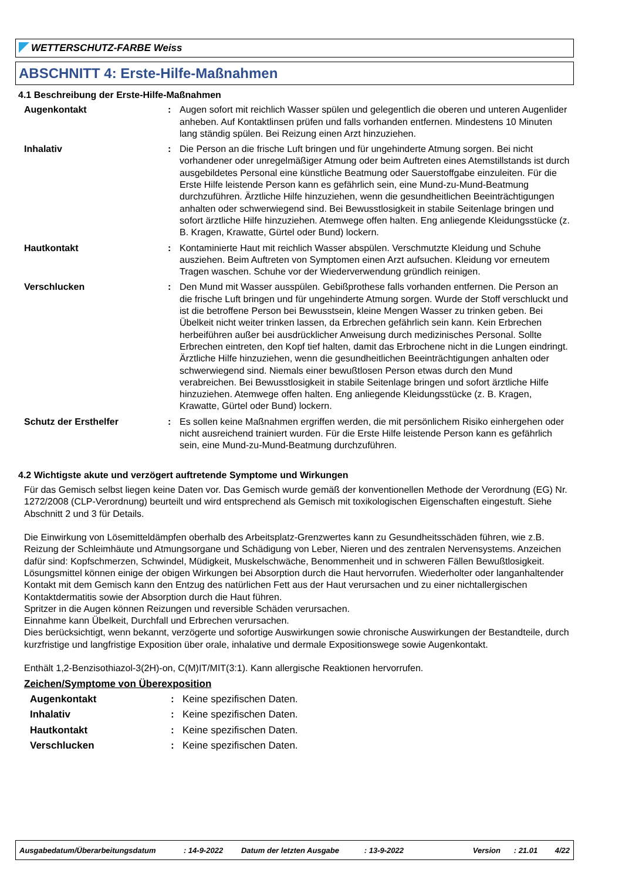WETTERSCHUTZ-FARBE Weiss
ABSCHNITT 4: Erste-Hilfe-Maßnahmen
4.1 Beschreibung der Erste-Hilfe-Maßnahmen
Augenkontakt : Augen sofort mit reichlich Wasser spülen und gelegentlich die oberen und unteren Augenlider anheben. Auf Kontaktlinsen prüfen und falls vorhanden entfernen. Mindestens 10 Minuten lang ständig spülen. Bei Reizung einen Arzt hinzuziehen.
Inhalativ : Die Person an die frische Luft bringen und für ungehinderte Atmung sorgen. Bei nicht vorhandener oder unregelmäßiger Atmung oder beim Auftreten eines Atemstillstands ist durch ausgebildetes Personal eine künstliche Beatmung oder Sauerstoffgabe einzuleiten. Für die Erste Hilfe leistende Person kann es gefährlich sein, eine Mund-zu-Mund-Beatmung durchzuführen. Ärztliche Hilfe hinzuziehen, wenn die gesundheitlichen Beeinträchtigungen anhalten oder schwerwiegend sind. Bei Bewusstlosigkeit in stabile Seitenlage bringen und sofort ärztliche Hilfe hinzuziehen. Atemwege offen halten. Eng anliegende Kleidungsstücke (z. B. Kragen, Krawatte, Gürtel oder Bund) lockern.
Hautkontakt : Kontaminierte Haut mit reichlich Wasser abspülen. Verschmutzte Kleidung und Schuhe ausziehen. Beim Auftreten von Symptomen einen Arzt aufsuchen. Kleidung vor erneutem Tragen waschen. Schuhe vor der Wiederverwendung gründlich reinigen.
Verschlucken : Den Mund mit Wasser ausspülen. Gebißprothese falls vorhanden entfernen. Die Person an die frische Luft bringen und für ungehinderte Atmung sorgen. Wurde der Stoff verschluckt und ist die betroffene Person bei Bewusstsein, kleine Mengen Wasser zu trinken geben. Bei Übelkeit nicht weiter trinken lassen, da Erbrechen gefährlich sein kann. Kein Erbrechen herbeiführen außer bei ausdrücklicher Anweisung durch medizinisches Personal. Sollte Erbrechen eintreten, den Kopf tief halten, damit das Erbrochene nicht in die Lungen eindringt. Ärztliche Hilfe hinzuziehen, wenn die gesundheitlichen Beeinträchtigungen anhalten oder schwerwiegend sind. Niemals einer bewußtlosen Person etwas durch den Mund verabreichen. Bei Bewusstlosigkeit in stabile Seitenlage bringen und sofort ärztliche Hilfe hinzuziehen. Atemwege offen halten. Eng anliegende Kleidungsstücke (z. B. Kragen, Krawatte, Gürtel oder Bund) lockern.
Schutz der Ersthelfer : Es sollen keine Maßnahmen ergriffen werden, die mit persönlichem Risiko einhergehen oder nicht ausreichend trainiert wurden. Für die Erste Hilfe leistende Person kann es gefährlich sein, eine Mund-zu-Mund-Beatmung durchzuführen.
4.2 Wichtigste akute und verzögert auftretende Symptome und Wirkungen
Für das Gemisch selbst liegen keine Daten vor. Das Gemisch wurde gemäß der konventionellen Methode der Verordnung (EG) Nr. 1272/2008 (CLP-Verordnung) beurteilt und wird entsprechend als Gemisch mit toxikologischen Eigenschaften eingestuft. Siehe Abschnitt 2 und 3 für Details.
Die Einwirkung von Lösemitteldämpfen oberhalb des Arbeitsplatz-Grenzwertes kann zu Gesundheitsschäden führen, wie z.B. Reizung der Schleimhäute und Atmungsorgane und Schädigung von Leber, Nieren und des zentralen Nervensystems. Anzeichen dafür sind: Kopfschmerzen, Schwindel, Müdigkeit, Muskelschwäche, Benommenheit und in schweren Fällen Bewußtlosigkeit.
Lösungsmittel können einige der obigen Wirkungen bei Absorption durch die Haut hervorrufen. Wiederholter oder langanhaltender Kontakt mit dem Gemisch kann den Entzug des natürlichen Fett aus der Haut verursachen und zu einer nichtallergischen Kontaktdermatitis sowie der Absorption durch die Haut führen.
Spritzer in die Augen können Reizungen und reversible Schäden verursachen.
Einnahme kann Übelkeit, Durchfall und Erbrechen verursachen.
Dies berücksichtigt, wenn bekannt, verzögerte und sofortige Auswirkungen sowie chronische Auswirkungen der Bestandteile, durch kurzfristige und langfristige Exposition über orale, inhalative und dermale Expositionswege sowie Augenkontakt.
Enthält 1,2-Benzisothiazol-3(2H)-on, C(M)IT/MIT(3:1). Kann allergische Reaktionen hervorrufen.
Zeichen/Symptome von Überexposition
Augenkontakt : Keine spezifischen Daten.
Inhalativ : Keine spezifischen Daten.
Hautkontakt : Keine spezifischen Daten.
Verschlucken : Keine spezifischen Daten.
Ausgabedatum/Überarbeitungsdatum: 14-9-2022 Datum der letzten Ausgabe: 13-9-2022 Version: 21.01 4/22